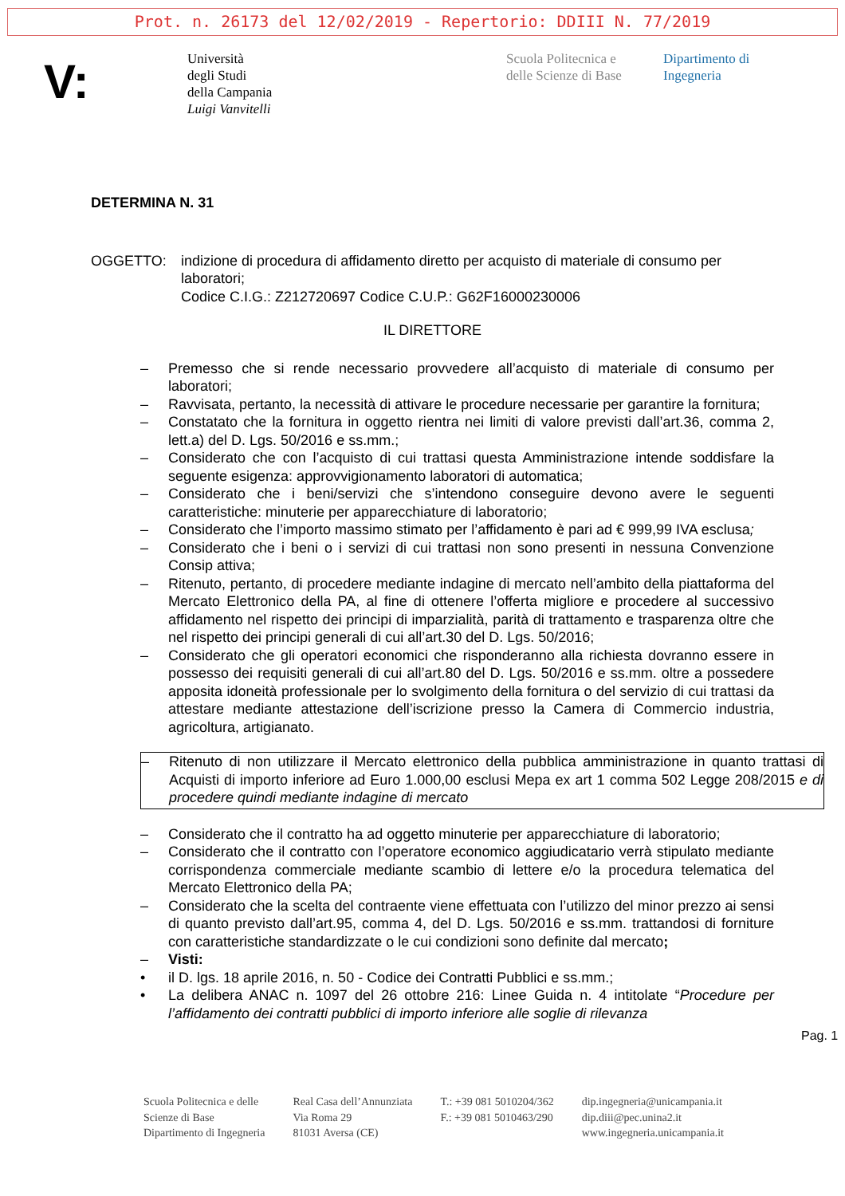Prot. n. 26173 del 12/02/2019 - Repertorio: DDIII N. 77/2019
V:
Università
degli Studi
della Campania
Luigi Vanvitelli
Scuola Politecnica e
delle Scienze di Base
Dipartimento di
Ingegneria
DETERMINA N. 31
OGGETTO: indizione di procedura di affidamento diretto per acquisto di materiale di consumo per laboratori;
Codice C.I.G.: Z212720697 Codice C.U.P.: G62F16000230006
IL DIRETTORE
– Premesso che si rende necessario provvedere all’acquisto di materiale di consumo per laboratori;
– Ravvisata, pertanto, la necessità di attivare le procedure necessarie per garantire la fornitura;
– Constatato che la fornitura in oggetto rientra nei limiti di valore previsti dall’art.36, comma 2, lett.a) del D. Lgs. 50/2016 e ss.mm.;
– Considerato che con l’acquisto di cui trattasi questa Amministrazione intende soddisfare la seguente esigenza: approvvigionamento laboratori di automatica;
– Considerato che i beni/servizi che s’intendono conseguire devono avere le seguenti caratteristiche: minuterie per apparecchiature di laboratorio;
– Considerato che l’importo massimo stimato per l’affidamento è pari ad € 999,99 IVA esclusa;
– Considerato che i beni o i servizi di cui trattasi non sono presenti in nessuna Convenzione Consip attiva;
– Ritenuto, pertanto, di procedere mediante indagine di mercato nell’ambito della piattaforma del Mercato Elettronico della PA, al fine di ottenere l’offerta migliore e procedere al successivo affidamento nel rispetto dei principi di imparzialità, parità di trattamento e trasparenza oltre che nel rispetto dei principi generali di cui all’art.30 del D. Lgs. 50/2016;
– Considerato che gli operatori economici che risponderanno alla richiesta dovranno essere in possesso dei requisiti generali di cui all’art.80 del D. Lgs. 50/2016 e ss.mm. oltre a possedere apposita idoneità professionale per lo svolgimento della fornitura o del servizio di cui trattasi da attestare mediante attestazione dell’iscrizione presso la Camera di Commercio industria, agricoltura, artigianato.
– Ritenuto di non utilizzare il Mercato elettronico della pubblica amministrazione in quanto trattasi di Acquisti di importo inferiore ad Euro 1.000,00 esclusi Mepa ex art 1 comma 502 Legge 208/2015 e di procedere quindi mediante indagine di mercato
– Considerato che il contratto ha ad oggetto minuterie per apparecchiature di laboratorio;
– Considerato che il contratto con l’operatore economico aggiudicatario verrà stipulato mediante corrispondenza commerciale mediante scambio di lettere e/o la procedura telematica del Mercato Elettronico della PA;
– Considerato che la scelta del contraente viene effettuata con l’utilizzo del minor prezzo ai sensi di quanto previsto dall’art.95, comma 4, del D. Lgs. 50/2016 e ss.mm. trattandosi di forniture con caratteristiche standardizzate o le cui condizioni sono definite dal mercato;
– Visti:
• il D. lgs. 18 aprile 2016, n. 50 - Codice dei Contratti Pubblici e ss.mm.;
• La delibera ANAC n. 1097 del 26 ottobre 216: Linee Guida n. 4 intitolate “Procedure per l’affidamento dei contratti pubblici di importo inferiore alle soglie di rilevanza
Pag. 1
Scuola Politecnica e delle
Scienze di Base
Dipartimento di Ingegneria
Real Casa dell’Annunziata
Via Roma 29
81031 Aversa (CE)
T.: +39 081 5010204/362
F.: +39 081 5010463/290
dip.ingegneria@unicampania.it
dip.diii@pec.unina2.it
www.ingegneria.unicampania.it